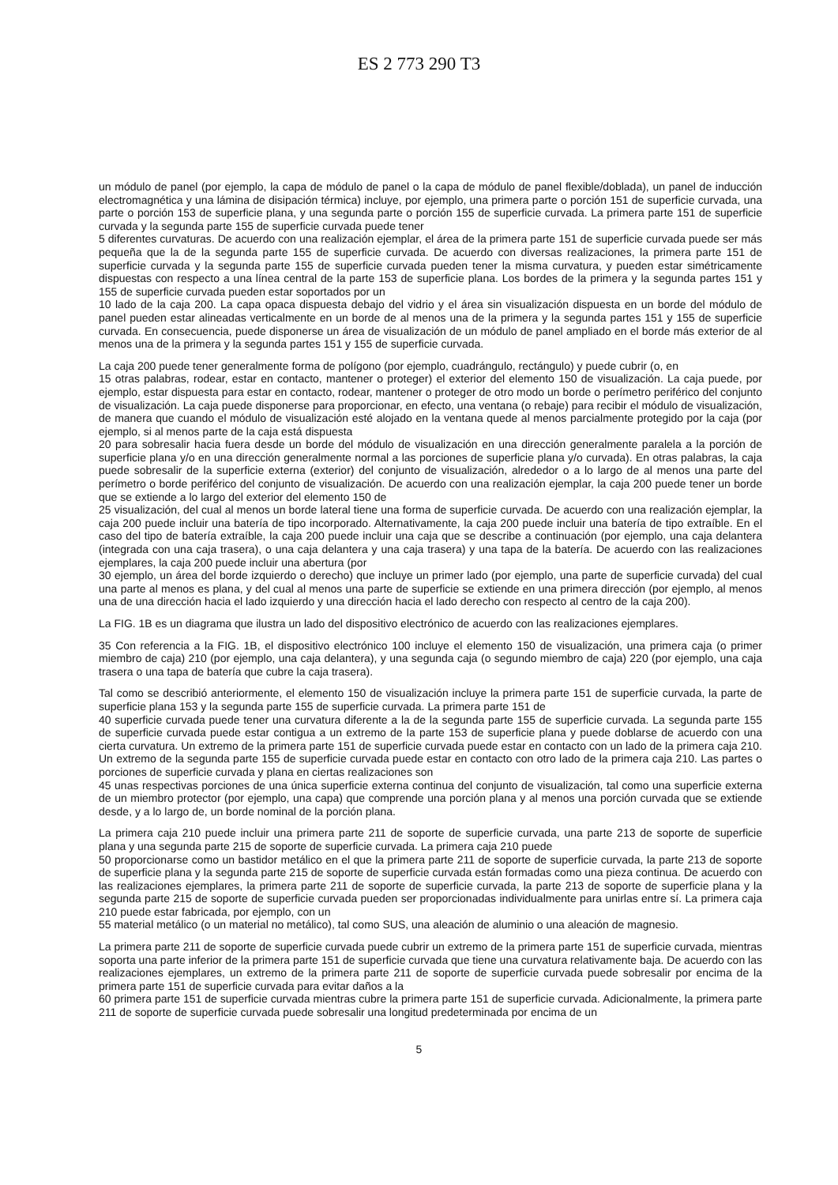ES 2 773 290 T3
un módulo de panel (por ejemplo, la capa de módulo de panel o la capa de módulo de panel flexible/doblada), un panel de inducción electromagnética y una lámina de disipación térmica) incluye, por ejemplo, una primera parte o porción 151 de superficie curvada, una parte o porción 153 de superficie plana, y una segunda parte o porción 155 de superficie curvada. La primera parte 151 de superficie curvada y la segunda parte 155 de superficie curvada puede tener
5 diferentes curvaturas. De acuerdo con una realización ejemplar, el área de la primera parte 151 de superficie curvada puede ser más pequeña que la de la segunda parte 155 de superficie curvada. De acuerdo con diversas realizaciones, la primera parte 151 de superficie curvada y la segunda parte 155 de superficie curvada pueden tener la misma curvatura, y pueden estar simétricamente dispuestas con respecto a una línea central de la parte 153 de superficie plana. Los bordes de la primera y la segunda partes 151 y 155 de superficie curvada pueden estar soportados por un
10 lado de la caja 200. La capa opaca dispuesta debajo del vidrio y el área sin visualización dispuesta en un borde del módulo de panel pueden estar alineadas verticalmente en un borde de al menos una de la primera y la segunda partes 151 y 155 de superficie curvada. En consecuencia, puede disponerse un área de visualización de un módulo de panel ampliado en el borde más exterior de al menos una de la primera y la segunda partes 151 y 155 de superficie curvada.
La caja 200 puede tener generalmente forma de polígono (por ejemplo, cuadrángulo, rectángulo) y puede cubrir (o, en
15 otras palabras, rodear, estar en contacto, mantener o proteger) el exterior del elemento 150 de visualización. La caja puede, por ejemplo, estar dispuesta para estar en contacto, rodear, mantener o proteger de otro modo un borde o perímetro periférico del conjunto de visualización. La caja puede disponerse para proporcionar, en efecto, una ventana (o rebaje) para recibir el módulo de visualización, de manera que cuando el módulo de visualización esté alojado en la ventana quede al menos parcialmente protegido por la caja (por ejemplo, si al menos parte de la caja está dispuesta
20 para sobresalir hacia fuera desde un borde del módulo de visualización en una dirección generalmente paralela a la porción de superficie plana y/o en una dirección generalmente normal a las porciones de superficie plana y/o curvada). En otras palabras, la caja puede sobresalir de la superficie externa (exterior) del conjunto de visualización, alrededor o a lo largo de al menos una parte del perímetro o borde periférico del conjunto de visualización. De acuerdo con una realización ejemplar, la caja 200 puede tener un borde que se extiende a lo largo del exterior del elemento 150 de
25 visualización, del cual al menos un borde lateral tiene una forma de superficie curvada. De acuerdo con una realización ejemplar, la caja 200 puede incluir una batería de tipo incorporado. Alternativamente, la caja 200 puede incluir una batería de tipo extraíble. En el caso del tipo de batería extraíble, la caja 200 puede incluir una caja que se describe a continuación (por ejemplo, una caja delantera (integrada con una caja trasera), o una caja delantera y una caja trasera) y una tapa de la batería. De acuerdo con las realizaciones ejemplares, la caja 200 puede incluir una abertura (por
30 ejemplo, un área del borde izquierdo o derecho) que incluye un primer lado (por ejemplo, una parte de superficie curvada) del cual una parte al menos es plana, y del cual al menos una parte de superficie se extiende en una primera dirección (por ejemplo, al menos una de una dirección hacia el lado izquierdo y una dirección hacia el lado derecho con respecto al centro de la caja 200).
La FIG. 1B es un diagrama que ilustra un lado del dispositivo electrónico de acuerdo con las realizaciones ejemplares.
35 Con referencia a la FIG. 1B, el dispositivo electrónico 100 incluye el elemento 150 de visualización, una primera caja (o primer miembro de caja) 210 (por ejemplo, una caja delantera), y una segunda caja (o segundo miembro de caja) 220 (por ejemplo, una caja trasera o una tapa de batería que cubre la caja trasera).
Tal como se describió anteriormente, el elemento 150 de visualización incluye la primera parte 151 de superficie curvada, la parte de superficie plana 153 y la segunda parte 155 de superficie curvada. La primera parte 151 de
40 superficie curvada puede tener una curvatura diferente a la de la segunda parte 155 de superficie curvada. La segunda parte 155 de superficie curvada puede estar contigua a un extremo de la parte 153 de superficie plana y puede doblarse de acuerdo con una cierta curvatura. Un extremo de la primera parte 151 de superficie curvada puede estar en contacto con un lado de la primera caja 210. Un extremo de la segunda parte 155 de superficie curvada puede estar en contacto con otro lado de la primera caja 210. Las partes o porciones de superficie curvada y plana en ciertas realizaciones son
45 unas respectivas porciones de una única superficie externa continua del conjunto de visualización, tal como una superficie externa de un miembro protector (por ejemplo, una capa) que comprende una porción plana y al menos una porción curvada que se extiende desde, y a lo largo de, un borde nominal de la porción plana.
La primera caja 210 puede incluir una primera parte 211 de soporte de superficie curvada, una parte 213 de soporte de superficie plana y una segunda parte 215 de soporte de superficie curvada. La primera caja 210 puede
50 proporcionarse como un bastidor metálico en el que la primera parte 211 de soporte de superficie curvada, la parte 213 de soporte de superficie plana y la segunda parte 215 de soporte de superficie curvada están formadas como una pieza continua. De acuerdo con las realizaciones ejemplares, la primera parte 211 de soporte de superficie curvada, la parte 213 de soporte de superficie plana y la segunda parte 215 de soporte de superficie curvada pueden ser proporcionadas individualmente para unirlas entre sí. La primera caja 210 puede estar fabricada, por ejemplo, con un
55 material metálico (o un material no metálico), tal como SUS, una aleación de aluminio o una aleación de magnesio.
La primera parte 211 de soporte de superficie curvada puede cubrir un extremo de la primera parte 151 de superficie curvada, mientras soporta una parte inferior de la primera parte 151 de superficie curvada que tiene una curvatura relativamente baja. De acuerdo con las realizaciones ejemplares, un extremo de la primera parte 211 de soporte de superficie curvada puede sobresalir por encima de la primera parte 151 de superficie curvada para evitar daños a la
60 primera parte 151 de superficie curvada mientras cubre la primera parte 151 de superficie curvada. Adicionalmente, la primera parte 211 de soporte de superficie curvada puede sobresalir una longitud predeterminada por encima de un
5